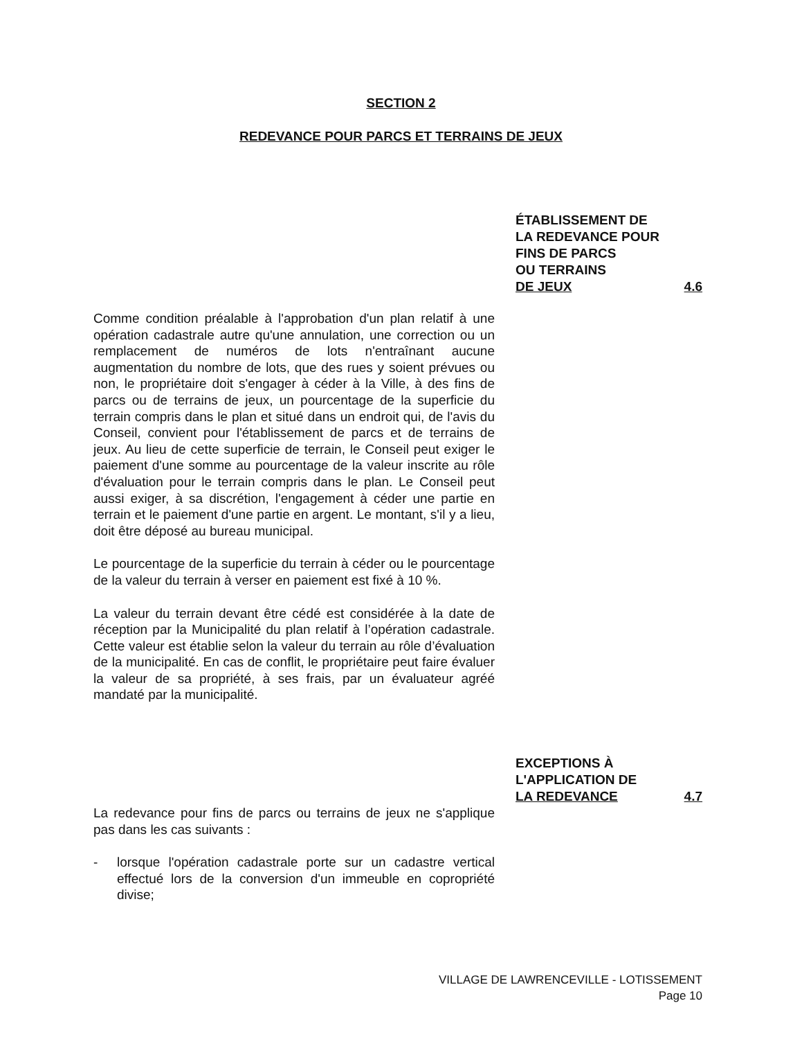SECTION 2
REDEVANCE POUR PARCS ET TERRAINS DE JEUX
ÉTABLISSEMENT DE
LA REDEVANCE POUR
FINS DE PARCS
OU TERRAINS
DE JEUX 4.6
Comme condition préalable à l'approbation d'un plan relatif à une opération cadastrale autre qu'une annulation, une correction ou un remplacement de numéros de lots n'entraînant aucune augmentation du nombre de lots, que des rues y soient prévues ou non, le propriétaire doit s'engager à céder à la Ville, à des fins de parcs ou de terrains de jeux, un pourcentage de la superficie du terrain compris dans le plan et situé dans un endroit qui, de l'avis du Conseil, convient pour l'établissement de parcs et de terrains de jeux. Au lieu de cette superficie de terrain, le Conseil peut exiger le paiement d'une somme au pourcentage de la valeur inscrite au rôle d'évaluation pour le terrain compris dans le plan. Le Conseil peut aussi exiger, à sa discrétion, l'engagement à céder une partie en terrain et le paiement d'une partie en argent. Le montant, s'il y a lieu, doit être déposé au bureau municipal.
Le pourcentage de la superficie du terrain à céder ou le pourcentage de la valeur du terrain à verser en paiement est fixé à 10 %.
La valeur du terrain devant être cédé est considérée à la date de réception par la Municipalité du plan relatif à l’opération cadastrale. Cette valeur est établie selon la valeur du terrain au rôle d’évaluation de la municipalité. En cas de conflit, le propriétaire peut faire évaluer la valeur de sa propriété, à ses frais, par un évaluateur agréé mandaté par la municipalité.
EXCEPTIONS À
L'APPLICATION DE
LA REDEVANCE 4.7
La redevance pour fins de parcs ou terrains de jeux ne s'applique pas dans les cas suivants :
- lorsque l'opération cadastrale porte sur un cadastre vertical effectué lors de la conversion d'un immeuble en copropriété divise;
VILLAGE DE LAWRENCEVILLE - LOTISSEMENT
Page 10